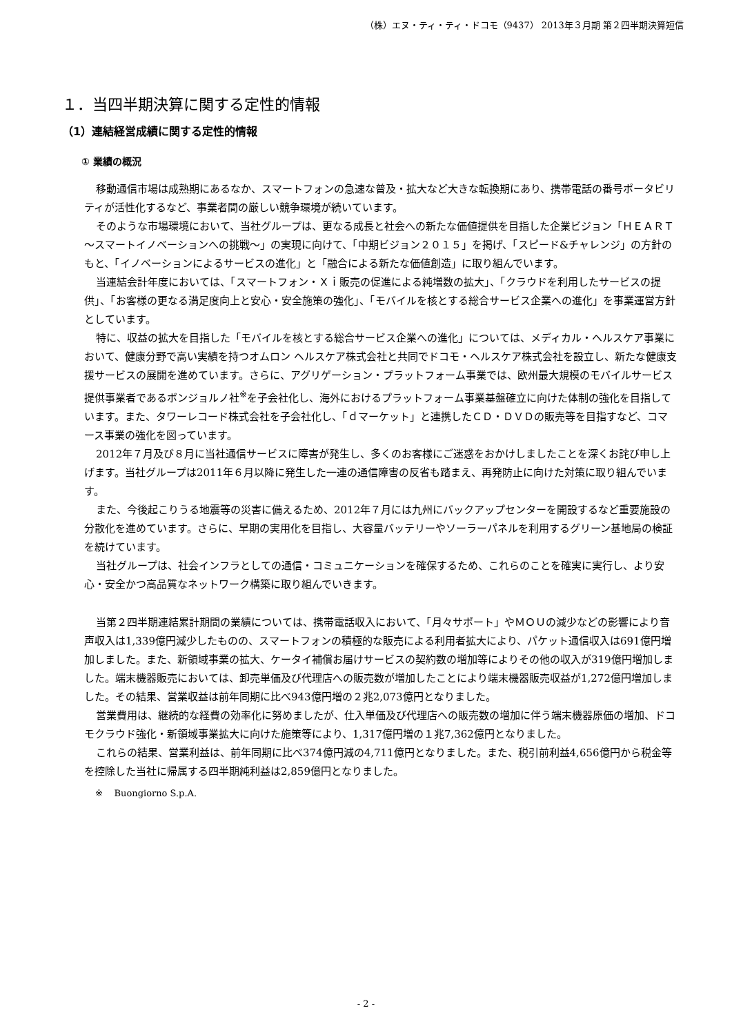（株）エヌ・ティ・ティ・ドコモ（9437） 2013年３月期 第２四半期決算短信
１．当四半期決算に関する定性的情報
（1）連結経営成績に関する定性的情報
① 業績の概況
移動通信市場は成熟期にあるなか、スマートフォンの急速な普及・拡大など大きな転換期にあり、携帯電話の番号ポータビリティが活性化するなど、事業者間の厳しい競争環境が続いています。
そのような市場環境において、当社グループは、更なる成長と社会への新たな価値提供を目指した企業ビジョン「ＨＥＡＲＴ～スマートイノベーションへの挑戦～」の実現に向けて、「中期ビジョン２０１５」を掲げ、「スピード&チャレンジ」の方針のもと、「イノベーションによるサービスの進化」と「融合による新たな価値創造」に取り組んでいます。
当連結会計年度においては、「スマートフォン・Ｘｉ販売の促進による純増数の拡大」、「クラウドを利用したサービスの提供」、「お客様の更なる満足度向上と安心・安全施策の強化」、「モバイルを核とする総合サービス企業への進化」を事業運営方針としています。
特に、収益の拡大を目指した「モバイルを核とする総合サービス企業への進化」については、メディカル・ヘルスケア事業において、健康分野で高い実績を持つオムロン ヘルスケア株式会社と共同でドコモ・ヘルスケア株式会社を設立し、新たな健康支援サービスの展開を進めています。さらに、アグリゲーション・プラットフォーム事業では、欧州最大規模のモバイルサービス提供事業者であるボンジョルノ社<sup>※</sup>を子会社化し、海外におけるプラットフォーム事業基盤確立に向けた体制の強化を目指しています。また、タワーレコード株式会社を子会社化し、「ｄマーケット」と連携したＣＤ・ＤＶＤの販売等を目指すなど、コマース事業の強化を図っています。
2012年７月及び８月に当社通信サービスに障害が発生し、多くのお客様にご迷惑をおかけしましたことを深くお詫び申し上げます。当社グループは2011年６月以降に発生した一連の通信障害の反省も踏まえ、再発防止に向けた対策に取り組んでいます。
また、今後起こりうる地震等の災害に備えるため、2012年７月には九州にバックアップセンターを開設するなど重要施設の分散化を進めています。さらに、早期の実用化を目指し、大容量バッテリーやソーラーパネルを利用するグリーン基地局の検証を続けています。
当社グループは、社会インフラとしての通信・コミュニケーションを確保するため、これらのことを確実に実行し、より安心・安全かつ高品質なネットワーク構築に取り組んでいきます。
当第２四半期連結累計期間の業績については、携帯電話収入において、「月々サポート」やＭＯＵの減少などの影響により音声収入は1,339億円減少したものの、スマートフォンの積極的な販売による利用者拡大により、パケット通信収入は691億円増加しました。また、新領域事業の拡大、ケータイ補償お届けサービスの契約数の増加等によりその他の収入が319億円増加しました。端末機器販売においては、卸売単価及び代理店への販売数が増加したことにより端末機器販売収益が1,272億円増加しました。その結果、営業収益は前年同期に比べ943億円増の２兆2,073億円となりました。
営業費用は、継続的な経費の効率化に努めましたが、仕入単価及び代理店への販売数の増加に伴う端末機器原価の増加、ドコモクラウド強化・新領域事業拡大に向けた施策等により、1,317億円増の１兆7,362億円となりました。
これらの結果、営業利益は、前年同期に比べ374億円減の4,711億円となりました。また、税引前利益4,656億円から税金等を控除した当社に帰属する四半期純利益は2,859億円となりました。
※ Buongiorno S.p.A.
- 2 -